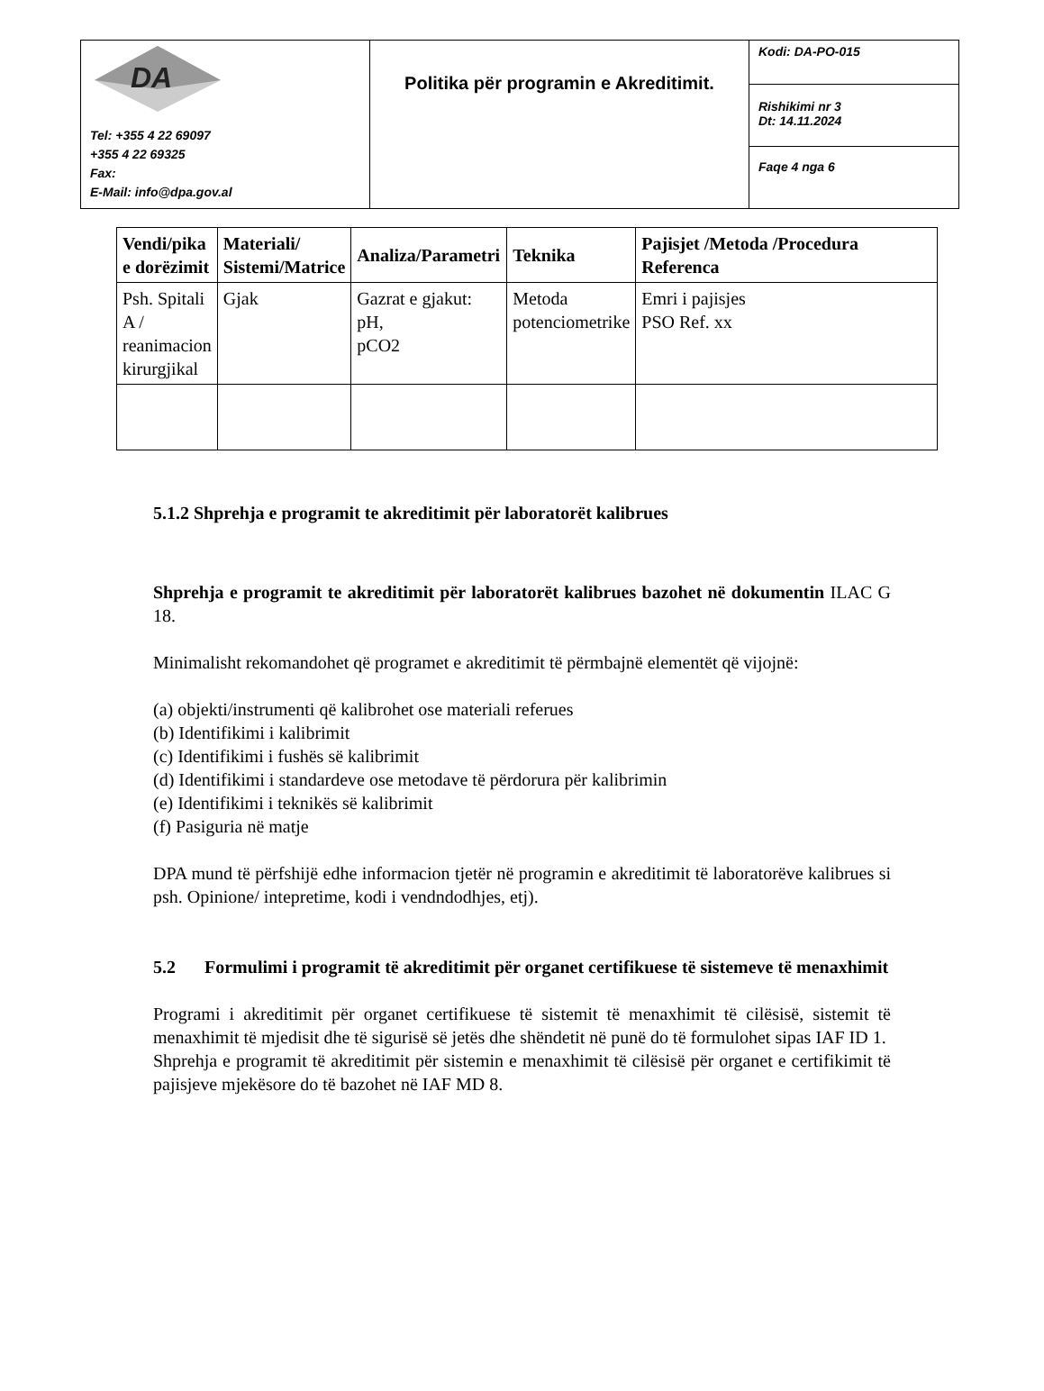| DA Tel: +355 4 22 69097 +355 4 22 69325 Fax: E-Mail: info@dpa.gov.al | Politika për programin e Akreditimit. | Kodi: DA-PO-015 |
| | | Rishikimi nr 3 Dt: 14.11.2024 |
| | | Faqe 4 nga 6 |
| Vendi/pika e dorëzimit | Materiali/ Sistemi/Matrice | Analiza/Parametri | Teknika | Pajisjet /Metoda /Procedura Referenca |
| --- | --- | --- | --- | --- |
| Psh. Spitali A / reanimacion kirurgjikal | Gjak | Gazrat e gjakut: pH, pCO2 | Metoda potenciometrike | Emri i pajisjes PSO Ref. xx |
5.1.2 Shprehja e programit te akreditimit për laboratorët kalibrues
Shprehja e programit te akreditimit për laboratorët kalibrues bazohet në dokumentin ILAC G 18.
Minimalisht rekomandohet që programet e akreditimit të përmbajnë elementët që vijojnë:
(a) objekti/instrumenti që kalibrohet ose materiali referues
(b) Identifikimi i kalibrimit
(c) Identifikimi i fushës së kalibrimit
(d) Identifikimi i standardeve ose metodave të përdorura për kalibrimin
(e) Identifikimi i teknikës së kalibrimit
(f) Pasiguria në matje
DPA mund të përfshijë edhe informacion tjetër në programin e akreditimit të laboratorëve kalibrues si psh. Opinione/ intepretime, kodi i vendndodhjes, etj).
5.2 Formulimi i programit të akreditimit për organet certifikuese të sistemeve të menaxhimit
Programi i akreditimit për organet certifikuese të sistemit të menaxhimit të cilësisë, sistemit të menaxhimit të mjedisit dhe të sigurisë së jetës dhe shëndetit në punë do të formulohet sipas IAF ID 1.
Shprehja e programit të akreditimit për sistemin e menaxhimit të cilësisë për organet e certifikimit të pajisjeve mjekësore do të bazohet në IAF MD 8.